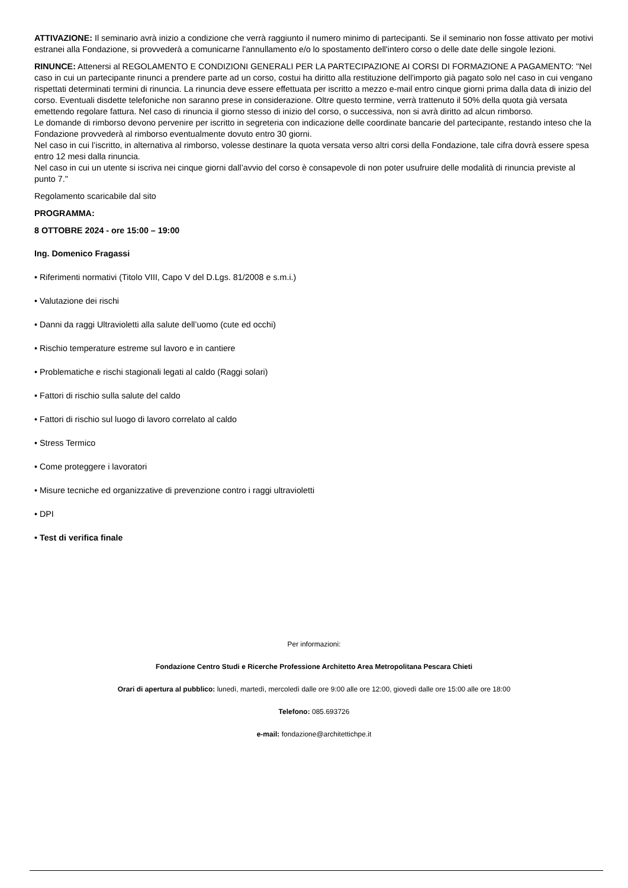ATTIVAZIONE: Il seminario avrà inizio a condizione che verrà raggiunto il numero minimo di partecipanti. Se il seminario non fosse attivato per motivi estranei alla Fondazione, si provvederà a comunicarne l'annullamento e/o lo spostamento dell'intero corso o delle date delle singole lezioni.
RINUNCE: Attenersi al REGOLAMENTO E CONDIZIONI GENERALI PER LA PARTECIPAZIONE AI CORSI DI FORMAZIONE A PAGAMENTO: "Nel caso in cui un partecipante rinunci a prendere parte ad un corso, costui ha diritto alla restituzione dell'importo già pagato solo nel caso in cui vengano rispettati determinati termini di rinuncia. La rinuncia deve essere effettuata per iscritto a mezzo e-mail entro cinque giorni prima dalla data di inizio del corso. Eventuali disdette telefoniche non saranno prese in considerazione. Oltre questo termine, verrà trattenuto il 50% della quota già versata emettendo regolare fattura. Nel caso di rinuncia il giorno stesso di inizio del corso, o successiva, non si avrà diritto ad alcun rimborso.
Le domande di rimborso devono pervenire per iscritto in segreteria con indicazione delle coordinate bancarie del partecipante, restando inteso che la Fondazione provvederà al rimborso eventualmente dovuto entro 30 giorni.
Nel caso in cui l’iscritto, in alternativa al rimborso, volesse destinare la quota versata verso altri corsi della Fondazione, tale cifra dovrà essere spesa entro 12 mesi dalla rinuncia.
Nel caso in cui un utente si iscriva nei cinque giorni dall’avvio del corso è consapevole di non poter usufruire delle modalità di rinuncia previste al punto 7."
Regolamento scaricabile dal sito
PROGRAMMA:
8 OTTOBRE 2024 - ore 15:00 – 19:00
Ing. Domenico Fragassi
• Riferimenti normativi (Titolo VIII, Capo V del D.Lgs. 81/2008 e s.m.i.)
• Valutazione dei rischi
• Danni da raggi Ultravioletti alla salute dell’uomo (cute ed occhi)
• Rischio temperature estreme sul lavoro e in cantiere
• Problematiche e rischi stagionali legati al caldo (Raggi solari)
• Fattori di rischio sulla salute del caldo
• Fattori di rischio sul luogo di lavoro correlato al caldo
• Stress Termico
• Come proteggere i lavoratori
• Misure tecniche ed organizzative di prevenzione contro i raggi ultravioletti
• DPI
• Test di verifica finale
Per informazioni:
Fondazione Centro Studi e Ricerche Professione Architetto Area Metropolitana Pescara Chieti
Orari di apertura al pubblico: lunedì, martedì, mercoledì dalle ore 9:00 alle ore 12:00, giovedì dalle ore 15:00 alle ore 18:00
Telefono: 085.693726
e-mail: fondazione@architettichpe.it